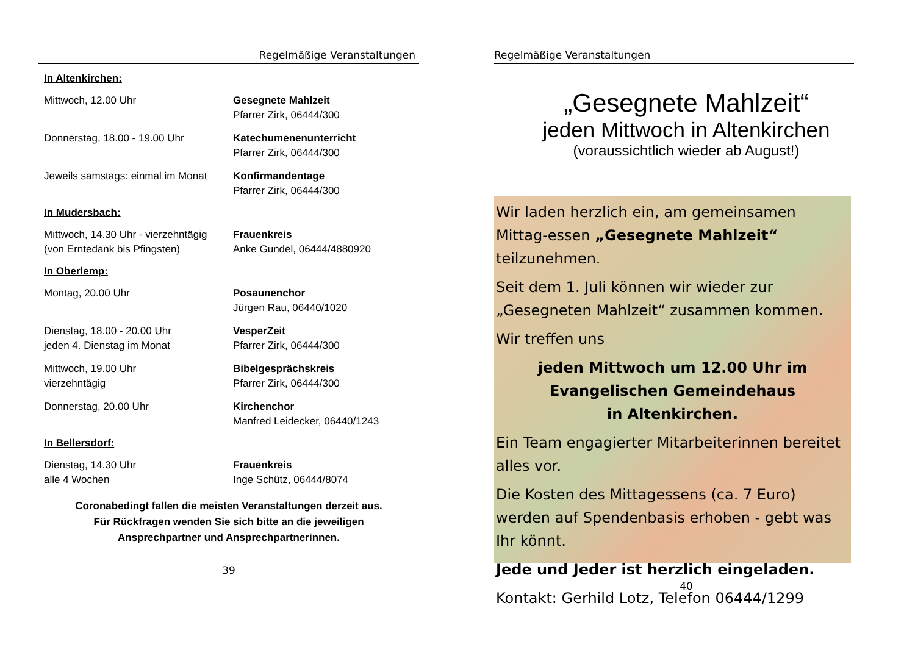Regelmäßige Veranstaltungen
In Altenkirchen:
Mittwoch, 12.00 Uhr Gesegnete Mahlzeit
Pfarrer Zirk, 06444/300
Donnerstag, 18.00 - 19.00 Uhr Katechumenenunterricht
Pfarrer Zirk, 06444/300
Jeweils samstags: einmal im Monat
Konfirmandentage
Pfarrer Zirk, 06444/300
In Mudersbach:
Mittwoch, 14.30 Uhr - vierzehntägig
(von Erntedank bis Pfingsten)
Frauenkreis
Anke Gundel, 06444/4880920
In Oberlemp:
Montag, 20.00 Uhr Posaunenchor
Jürgen Rau, 06440/1020
Dienstag, 18.00 - 20.00 Uhr
jeden 4. Dienstag im Monat
VesperZeit
Pfarrer Zirk, 06444/300
Mittwoch, 19.00 Uhr
vierzehntägig
Bibelgesprächskreis
Pfarrer Zirk, 06444/300
Donnerstag, 20.00 Uhr Kirchenchor
Manfred Leidecker, 06440/1243
In Bellersdorf:
Dienstag, 14.30 Uhr
alle 4 Wochen
Frauenkreis
Inge Schütz, 06444/8074
Coronabedingt fallen die meisten Veranstaltungen derzeit aus.
Für Rückfragen wenden Sie sich bitte an die jeweiligen
Ansprechpartner und Ansprechpartnerinnen.
39
Regelmäßige Veranstaltungen
„Gesegnete Mahlzeit“
jeden Mittwoch in Altenkirchen
(voraussichtlich wieder ab August!)
Wir laden herzlich ein, am gemeinsamen Mittag-essen „Gesegnete Mahlzeit“ teilzunehmen.
Seit dem 1. Juli können wir wieder zur „Gesegneten Mahlzeit“ zusammen kommen.
Wir treffen uns
jeden Mittwoch um 12.00 Uhr im
Evangelischen Gemeindehaus
in Altenkirchen.
Ein Team engagierter Mitarbeiterinnen bereitet alles vor.
Die Kosten des Mittagessens (ca. 7 Euro) werden auf Spendenbasis erhoben - gebt was Ihr könnt.
Jede und Jeder ist herzlich eingeladen.
Kontakt: Gerhild Lotz, Telefon 06444/1299
40